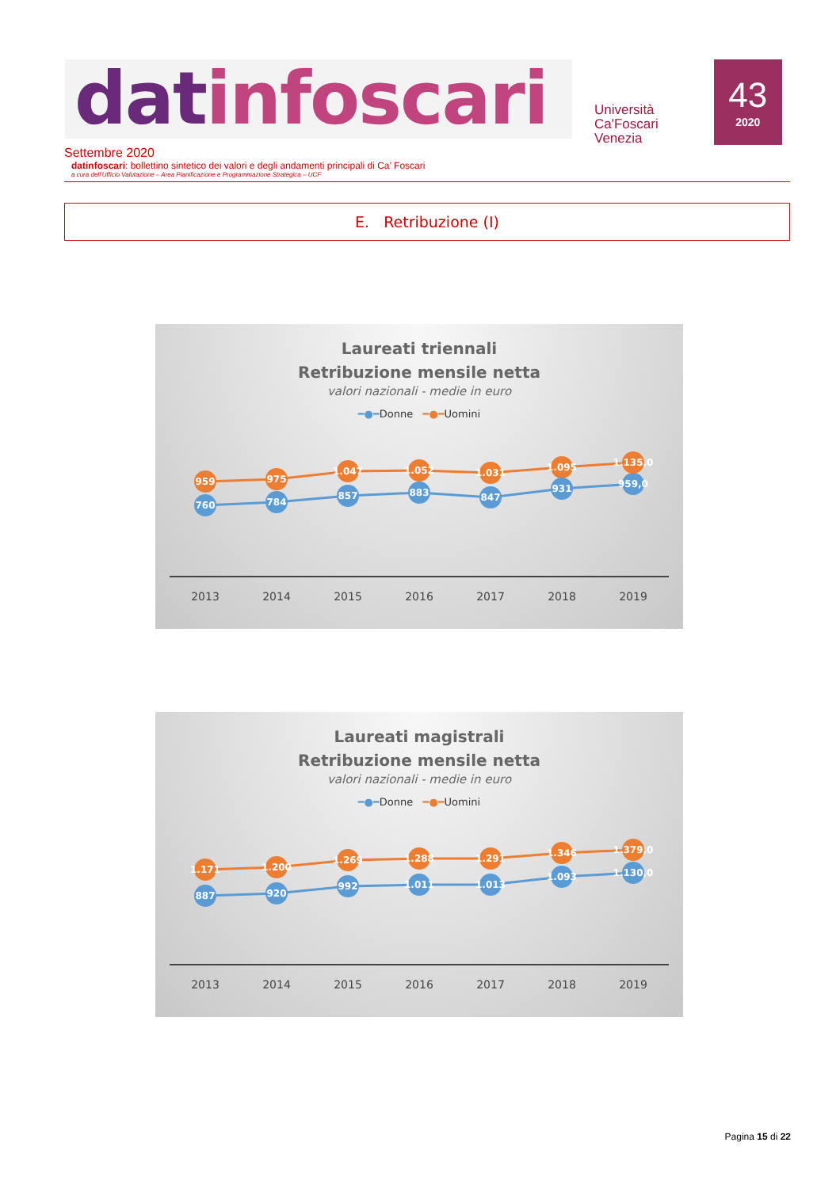datinfoscari
Università
Ca'Foscari
Venezia
43
2020
Settembre 2020
datinfoscari: bollettino sintetico dei valori e degli andamenti principali di Ca’ Foscari
a cura dell’Ufficio Valutazione – Area Pianificazione e Programmazione Strategica – UCF
E. Retribuzione (I)
Laureati triennali
Retribuzione mensile netta
valori nazionali - medie in euro
━●━Donne ━●━Uomini
959
975
1.047
1.052
1.031
1.095
1.135,0
760
784
857
883
847
931
959,0
2013
2014
2015
2016
2017
2018
2019
Laureati magistrali
Retribuzione mensile netta
valori nazionali - medie in euro
━●━Donne ━●━Uomini
1.171
1.200
1.269
1.288
1.291
1.346
1.379,0
887
920
992
1.011
1.013
1.093
1.130,0
2013
2014
2015
2016
2017
2018
2019
Pagina 15 di 22